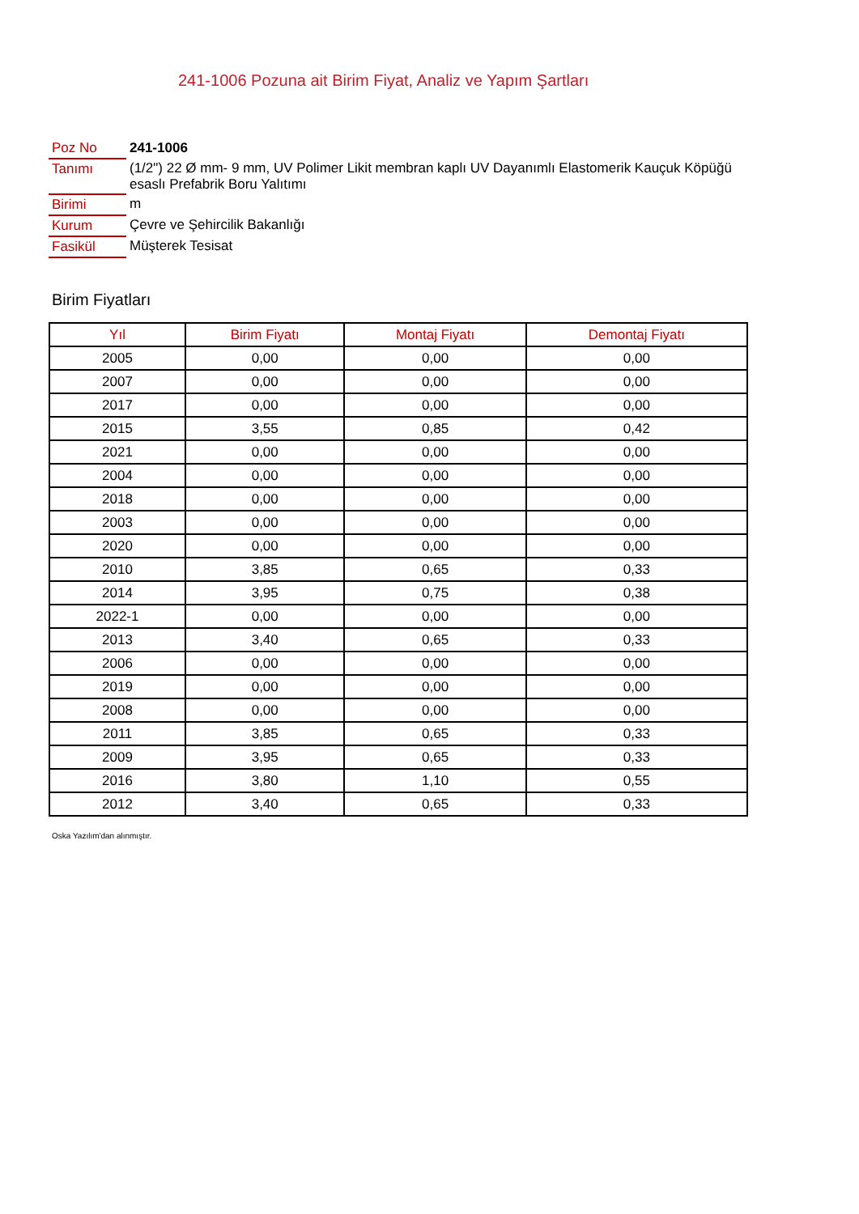241-1006 Pozuna ait Birim Fiyat, Analiz ve Yapım Şartları
| Poz No | 241-1006 |
| Tanımı | (1/2") 22 Ø mm- 9 mm, UV Polimer Likit membran kaplı UV Dayanımlı Elastomerik Kauçuk Köpüğü esaslı Prefabrik Boru Yalıtımı |
| Birimi | m |
| Kurum | Çevre ve Şehircilik Bakanlığı |
| Fasikül | Müşterek Tesisat |
Birim Fiyatları
| Yıl | Birim Fiyatı | Montaj Fiyatı | Demontaj Fiyatı |
| --- | --- | --- | --- |
| 2005 | 0,00 | 0,00 | 0,00 |
| 2007 | 0,00 | 0,00 | 0,00 |
| 2017 | 0,00 | 0,00 | 0,00 |
| 2015 | 3,55 | 0,85 | 0,42 |
| 2021 | 0,00 | 0,00 | 0,00 |
| 2004 | 0,00 | 0,00 | 0,00 |
| 2018 | 0,00 | 0,00 | 0,00 |
| 2003 | 0,00 | 0,00 | 0,00 |
| 2020 | 0,00 | 0,00 | 0,00 |
| 2010 | 3,85 | 0,65 | 0,33 |
| 2014 | 3,95 | 0,75 | 0,38 |
| 2022-1 | 0,00 | 0,00 | 0,00 |
| 2013 | 3,40 | 0,65 | 0,33 |
| 2006 | 0,00 | 0,00 | 0,00 |
| 2019 | 0,00 | 0,00 | 0,00 |
| 2008 | 0,00 | 0,00 | 0,00 |
| 2011 | 3,85 | 0,65 | 0,33 |
| 2009 | 3,95 | 0,65 | 0,33 |
| 2016 | 3,80 | 1,10 | 0,55 |
| 2012 | 3,40 | 0,65 | 0,33 |
Oska Yazılım'dan alınmıştır.